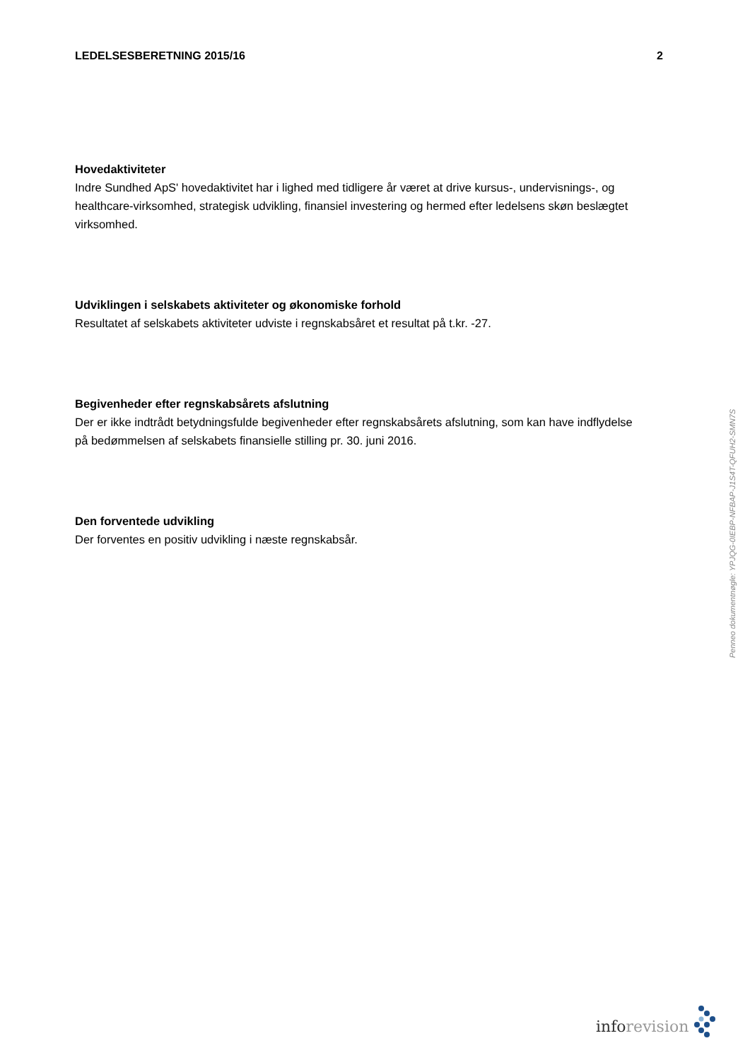LEDELSESBERETNING 2015/16 2
Hovedaktiviteter
Indre Sundhed ApS' hovedaktivitet har i lighed med tidligere år været at drive kursus-, undervisnings-, og healthcare-virksomhed, strategisk udvikling, finansiel investering og hermed efter ledelsens skøn beslægtet virksomhed.
Udviklingen i selskabets aktiviteter og økonomiske forhold
Resultatet af selskabets aktiviteter udviste i regnskabsåret et resultat på t.kr. -27.
Begivenheder efter regnskabsårets afslutning
Der er ikke indtrådt betydningsfulde begivenheder efter regnskabsårets afslutning, som kan have indflydelse på bedømmelsen af selskabets finansielle stilling pr. 30. juni 2016.
Den forventede udvikling
Der forventes en positiv udvikling i næste regnskabsår.
Penneo dokumentnøgle: YPJQG-0IEBP-NFBAP-J1S4T-QFUH2-SMN7S
inforevision